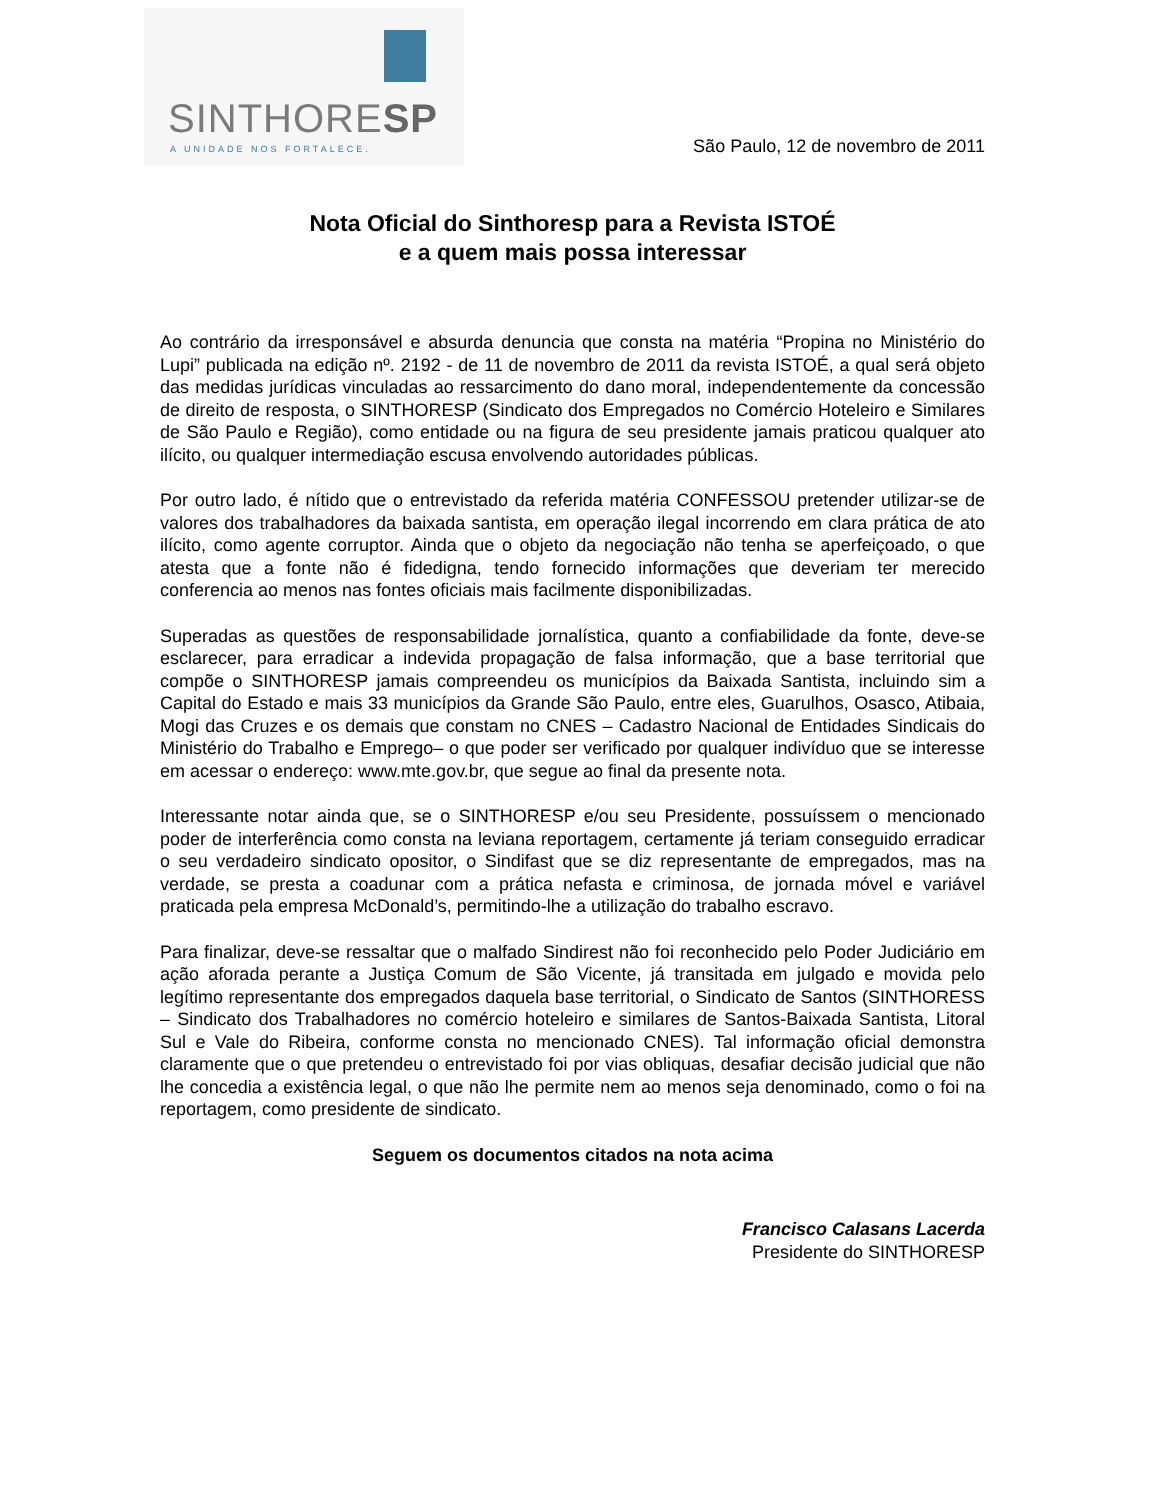SINTHORESP
A UNIDADE NOS FORTALECE.
São Paulo, 12 de novembro de 2011
Nota Oficial do Sinthoresp para a Revista ISTOÉ
e a quem mais possa interessar
Ao contrário da irresponsável e absurda denuncia que consta na matéria “Propina no Ministério do Lupi” publicada na edição nº. 2192 - de 11 de novembro de 2011 da revista ISTOÉ, a qual será objeto das medidas jurídicas vinculadas ao ressarcimento do dano moral, independentemente da concessão de direito de resposta, o SINTHORESP (Sindicato dos Empregados no Comércio Hoteleiro e Similares de São Paulo e Região), como entidade ou na figura de seu presidente jamais praticou qualquer ato ilícito, ou qualquer intermediação escusa envolvendo autoridades públicas.
Por outro lado, é nítido que o entrevistado da referida matéria CONFESSOU pretender utilizar-se de valores dos trabalhadores da baixada santista, em operação ilegal incorrendo em clara prática de ato ilícito, como agente corruptor. Ainda que o objeto da negociação não tenha se aperfeiçoado, o que atesta que a fonte não é fidedigna, tendo fornecido informações que deveriam ter merecido conferencia ao menos nas fontes oficiais mais facilmente disponibilizadas.
Superadas as questões de responsabilidade jornalística, quanto a confiabilidade da fonte, deve-se esclarecer, para erradicar a indevida propagação de falsa informação, que a base territorial que compõe o SINTHORESP jamais compreendeu os municípios da Baixada Santista, incluindo sim a Capital do Estado e mais 33 municípios da Grande São Paulo, entre eles, Guarulhos, Osasco, Atibaia, Mogi das Cruzes e os demais que constam no CNES – Cadastro Nacional de Entidades Sindicais do Ministério do Trabalho e Emprego– o que poder ser verificado por qualquer indivíduo que se interesse em acessar o endereço: www.mte.gov.br, que segue ao final da presente nota.
Interessante notar ainda que, se o SINTHORESP e/ou seu Presidente, possuíssem o mencionado poder de interferência como consta na leviana reportagem, certamente já teriam conseguido erradicar o seu verdadeiro sindicato opositor, o Sindifast que se diz representante de empregados, mas na verdade, se presta a coadunar com a prática nefasta e criminosa, de jornada móvel e variável praticada pela empresa McDonald’s, permitindo-lhe a utilização do trabalho escravo.
Para finalizar, deve-se ressaltar que o malfado Sindirest não foi reconhecido pelo Poder Judiciário em ação aforada perante a Justiça Comum de São Vicente, já transitada em julgado e movida pelo legítimo representante dos empregados daquela base territorial, o Sindicato de Santos (SINTHORESS – Sindicato dos Trabalhadores no comércio hoteleiro e similares de Santos-Baixada Santista, Litoral Sul e Vale do Ribeira, conforme consta no mencionado CNES). Tal informação oficial demonstra claramente que o que pretendeu o entrevistado foi por vias obliquas, desafiar decisão judicial que não lhe concedia a existência legal, o que não lhe permite nem ao menos seja denominado, como o foi na reportagem, como presidente de sindicato.
Seguem os documentos citados na nota acima
Francisco Calasans Lacerda
Presidente do SINTHORESP